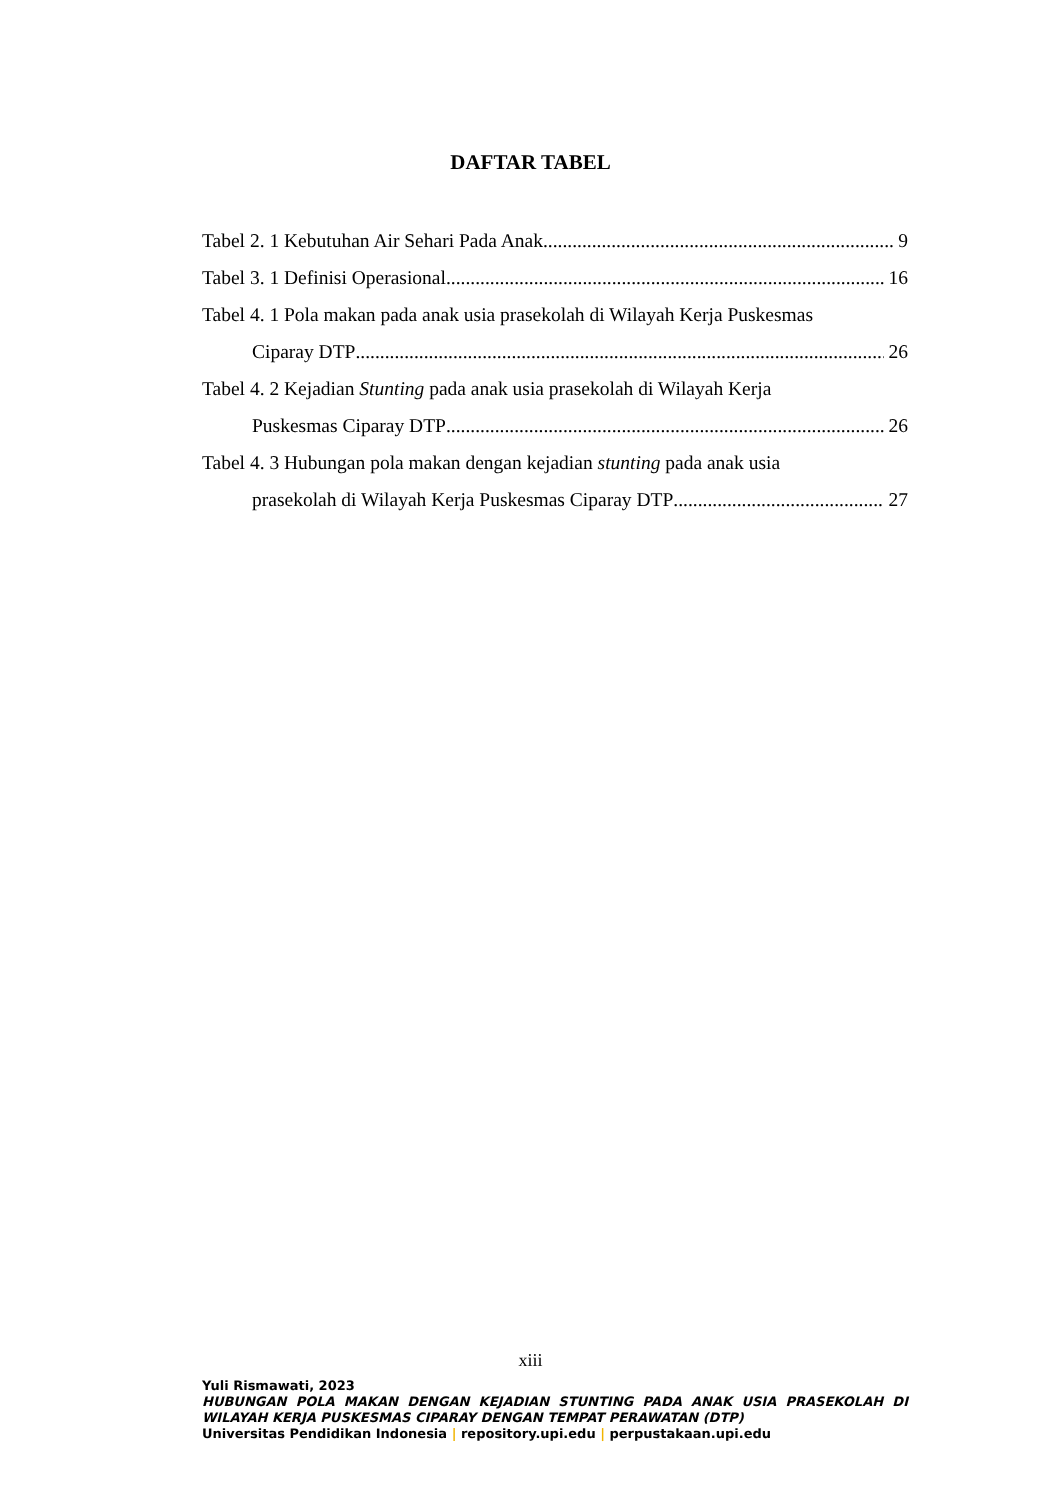DAFTAR TABEL
Tabel 2. 1 Kebutuhan Air Sehari Pada Anak 9
Tabel 3. 1 Definisi Operasional 16
Tabel 4. 1 Pola makan pada anak usia prasekolah di Wilayah Kerja Puskesmas
Ciparay DTP 26
Tabel 4. 2 Kejadian Stunting pada anak usia prasekolah di Wilayah Kerja
Puskesmas Ciparay DTP 26
Tabel 4. 3 Hubungan pola makan dengan kejadian stunting pada anak usia
prasekolah di Wilayah Kerja Puskesmas Ciparay DTP 27
xiii
Yuli Rismawati, 2023
HUBUNGAN POLA MAKAN DENGAN KEJADIAN STUNTING PADA ANAK USIA PRASEKOLAH DI WILAYAH KERJA PUSKESMAS CIPARAY DENGAN TEMPAT PERAWATAN (DTP)
Universitas Pendidikan Indonesia | repository.upi.edu | perpustakaan.upi.edu